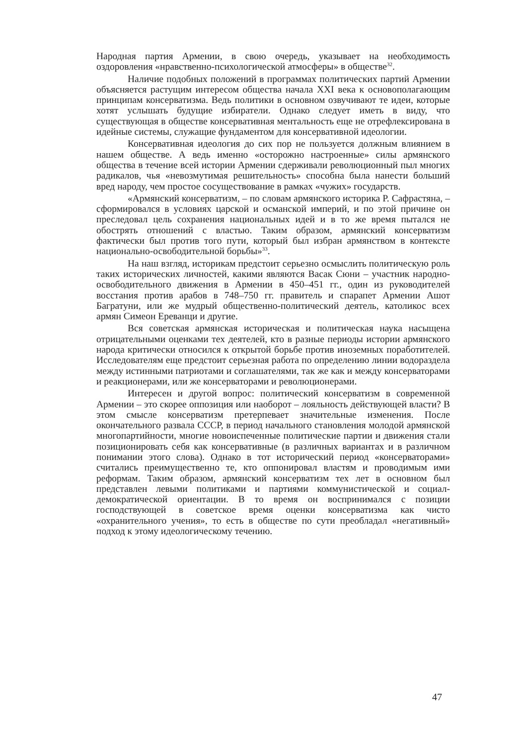Народная партия Армении, в свою очередь, указывает на необходимость оздоровления «нравственно-психологической атмосферы» в обществе<sup>32</sup>.
Наличие подобных положений в программах политических партий Армении объясняется растущим интересом общества начала XXI века к основополагающим принципам консерватизма. Ведь политики в основном озвучивают те идеи, которые хотят услышать будущие избиратели. Однако следует иметь в виду, что существующая в обществе консервативная ментальность еще не отрефлексирована в идейные системы, служащие фундаментом для консервативной идеологии.
Консервативная идеология до сих пор не пользуется должным влиянием в нашем обществе. А ведь именно «осторожно настроенные» силы армянского общества в течение всей истории Армении сдерживали революционный пыл многих радикалов, чья «невозмутимая решительность» способна была нанести больший вред народу, чем простое сосуществование в рамках «чужих» государств.
«Армянский консерватизм, – по словам армянского историка Р. Сафрастяна, – сформировался в условиях царской и османской империй, и по этой причине он преследовал цель сохранения национальных идей и в то же время пытался не обострять отношений с властью. Таким образом, армянский консерватизм фактически был против того пути, который был избран армянством в контексте национально-освободительной борьбы»<sup>33</sup>.
На наш взгляд, историкам предстоит серьезно осмыслить политическую роль таких исторических личностей, какими являются Васак Сюни – участник народно-освободительного движения в Армении в 450–451 гг., один из руководителей восстания против арабов в 748–750 гг. правитель и спарапет Армении Ашот Багратуни, или же мудрый общественно-политический деятель, католикос всех армян Симеон Ереванци и другие.
Вся советская армянская историческая и политическая наука насыщена отрицательными оценками тех деятелей, кто в разные периоды истории армянского народа критически относился к открытой борьбе против иноземных поработителей. Исследователям еще предстоит серьезная работа по определению линии водораздела между истинными патриотами и соглашателями, так же как и между консерваторами и реакционерами, или же консерваторами и революционерами.
Интересен и другой вопрос: политический консерватизм в современной Армении – это скорее оппозиция или наоборот – лояльность действующей власти? В этом смысле консерватизм претерпевает значительные изменения. После окончательного развала СССР, в период начального становления молодой армянской многопартийности, многие новоиспеченные политические партии и движения стали позиционировать себя как консервативные (в различных вариантах и в различном понимании этого слова). Однако в тот исторический период «консерваторами» считались преимущественно те, кто оппонировал властям и проводимым ими реформам. Таким образом, армянский консерватизм тех лет в основном был представлен левыми политиками и партиями коммунистической и социал-демократической ориентации. В то время он воспринимался с позиции господствующей в советское время оценки консерватизма как чисто «охранительного учения», то есть в обществе по сути преобладал «негативный» подход к этому идеологическому течению.
47